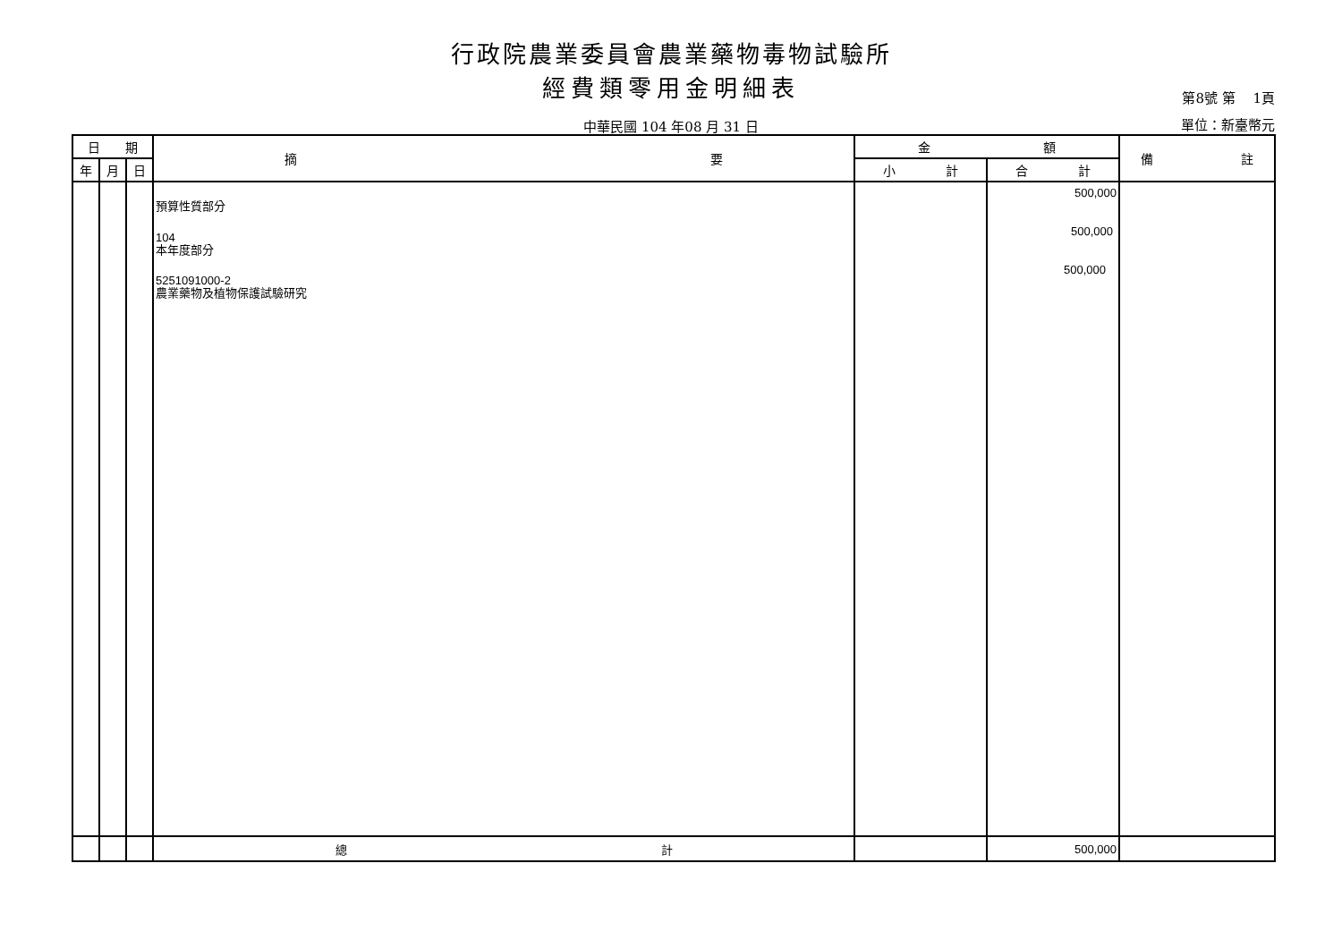行政院農業委員會農業藥物毒物試驗所
經費類零用金明細表 第8號 第　 1頁
中華民國 104 年08 月 31 日 單位：新臺幣元
| 日 期 | | | 摘 要 | 金 額 | | 備 註 |
| --- | --- | --- | --- | --- | --- | --- |
| 年 | 月 | 日 | | 小 計 | 合 計 | |
| | | | 預算性質部分 104 本年度部分 5251091000-2 農業藥物及植物保護試驗研究 | | 500,000 500,000 500,000 | |
| | | | 總 計 | | 500,000 | |